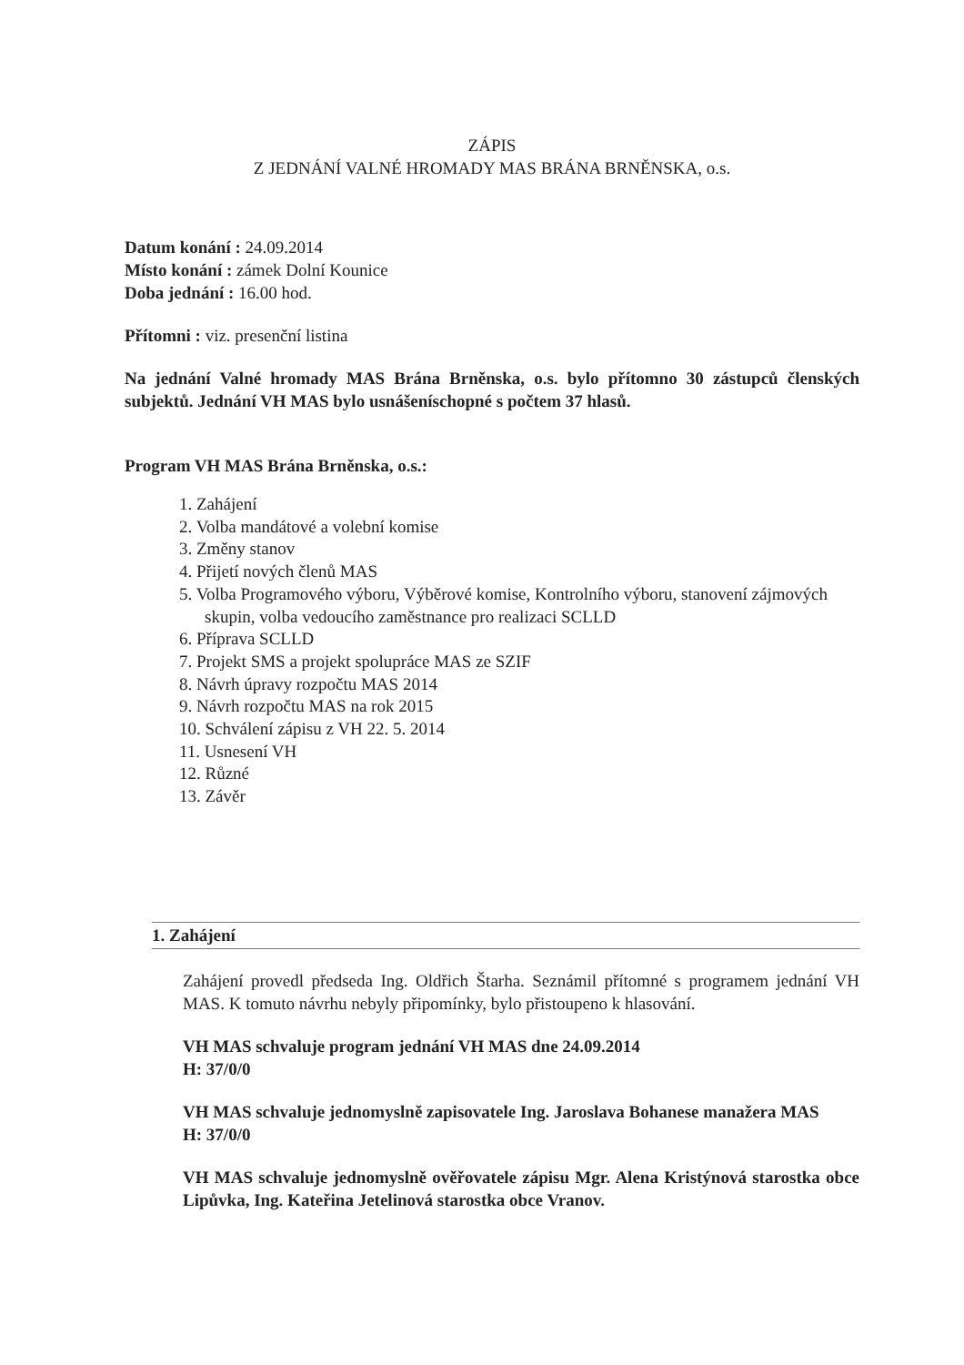ZÁPIS
Z JEDNÁNÍ VALNÉ HROMADY MAS BRÁNA BRNĚNSKA, o.s.
Datum konání : 24.09.2014
Místo konání : zámek Dolní Kounice
Doba jednání : 16.00 hod.
Přítomni : viz. presenční listina
Na jednání Valné hromady MAS Brána Brněnska, o.s. bylo přítomno 30 zástupců členských subjektů. Jednání VH MAS bylo usnášeníschopné s počtem 37 hlasů.
Program VH MAS Brána Brněnska, o.s.:
1. Zahájení
2. Volba mandátové a volební komise
3. Změny stanov
4. Přijetí nových členů MAS
5. Volba Programového výboru, Výběrové komise, Kontrolního výboru, stanovení zájmových skupin, volba vedoucího zaměstnance pro realizaci SCLLD
6. Příprava SCLLD
7. Projekt SMS a projekt spolupráce MAS ze SZIF
8. Návrh úpravy rozpočtu MAS 2014
9. Návrh rozpočtu MAS na rok 2015
10. Schválení zápisu z VH 22. 5. 2014
11. Usnesení VH
12. Různé
13. Závěr
1. Zahájení
Zahájení provedl předseda Ing. Oldřich Štarha. Seznámil přítomné s programem jednání VH MAS. K tomuto návrhu nebyly připomínky, bylo přistoupeno k hlasování.
VH MAS schvaluje program jednání VH MAS dne 24.09.2014
H: 37/0/0
VH MAS schvaluje jednomyslně zapisovatele Ing. Jaroslava Bohanese manažera MAS
H: 37/0/0
VH MAS schvaluje jednomyslně ověřovatele zápisu Mgr. Alena Kristýnová starostka obce Lipůvka, Ing. Kateřina Jetelinová starostka obce Vranov.